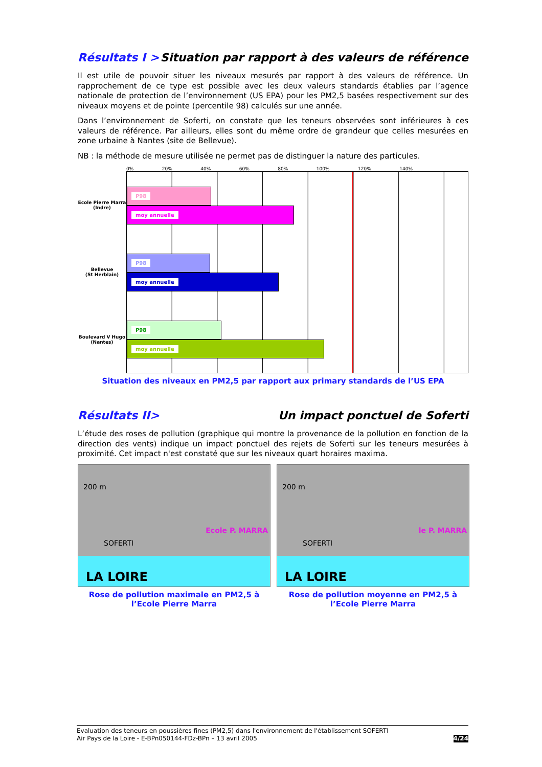Résultats I > Situation par rapport à des valeurs de référence
Il est utile de pouvoir situer les niveaux mesurés par rapport à des valeurs de référence. Un rapprochement de ce type est possible avec les deux valeurs standards établies par l’agence nationale de protection de l’environnement (US EPA) pour les PM2,5 basées respectivement sur des niveaux moyens et de pointe (percentile 98) calculés sur une année.
Dans l’environnement de Soferti, on constate que les teneurs observées sont inférieures à ces valeurs de référence. Par ailleurs, elles sont du même ordre de grandeur que celles mesurées en zone urbaine à Nantes (site de Bellevue).
NB : la méthode de mesure utilisée ne permet pas de distinguer la nature des particules.
0% 20% 40% 60% 80% 100% 120% 140%
Ecole Pierre Marra
(Indre)
Bellevue
(St Herblain)
Boulevard V Hugo
(Nantes)
P98
moy annuelle
P98
moy annuelle
P98
moy annuelle
Situation des niveaux en PM2,5 par rapport aux primary standards de l’US EPA
Résultats II> Un impact ponctuel de Soferti
L’étude des roses de pollution (graphique qui montre la provenance de la pollution en fonction de la direction des vents) indique un impact ponctuel des rejets de Soferti sur les teneurs mesurées à proximité. Cet impact n'est constaté que sur les niveaux quart horaires maxima.
200 m
SOFERTI
Ecole P. MARRA
LA LOIRE
Rose de pollution maximale en PM2,5 à l’Ecole Pierre Marra
200 m
SOFERTI
le P. MARRA
LA LOIRE
Rose de pollution moyenne en PM2,5 à l’Ecole Pierre Marra
Evaluation des teneurs en poussières fines (PM2,5) dans l'environnement de l'établissement SOFERTI
Air Pays de la Loire - E-BPn050144-FDz-BPn – 13 avril 2005
4/24